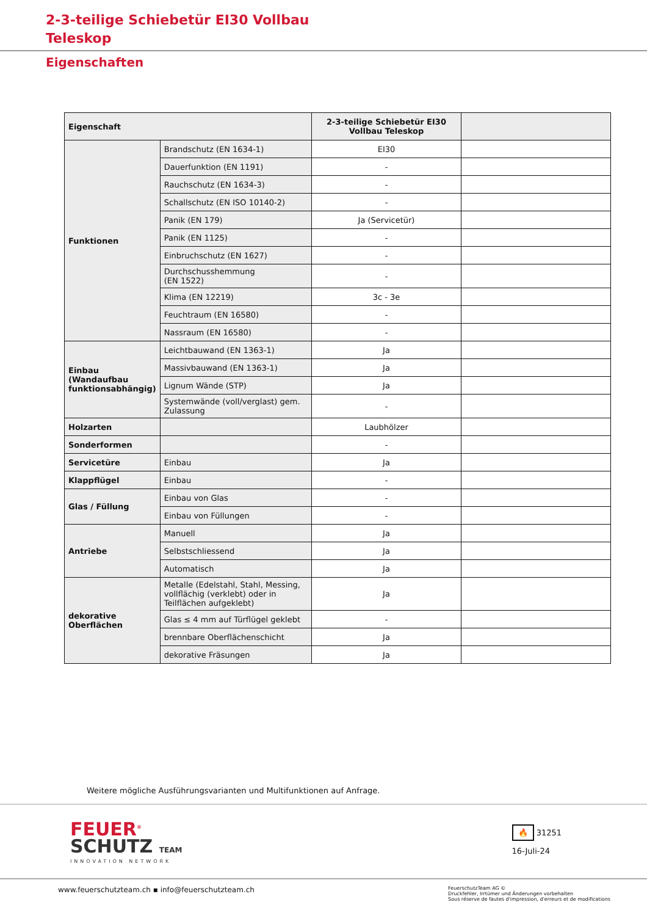2-3-teilige Schiebetür EI30 Vollbau
Teleskop
Eigenschaften
| Eigenschaft | | 2-3-teilige Schiebetür EI30 Vollbau Teleskop | |
| --- | --- | --- | --- |
| Funktionen | Brandschutz (EN 1634-1) | EI30 | |
| | Dauerfunktion (EN 1191) | - | |
| | Rauchschutz (EN 1634-3) | - | |
| | Schallschutz (EN ISO 10140-2) | - | |
| | Panik (EN 179) | Ja (Servicetür) | |
| | Panik (EN 1125) | - | |
| | Einbruchschutz (EN 1627) | - | |
| | Durchschusshemmung (EN 1522) | - | |
| | Klima (EN 12219) | 3c - 3e | |
| | Feuchtraum (EN 16580) | - | |
| | Nassraum (EN 16580) | - | |
| Einbau (Wandaufbau funktionsabhängig) | Leichtbauwand (EN 1363-1) | Ja | |
| | Massivbauwand (EN 1363-1) | Ja | |
| | Lignum Wände (STP) | Ja | |
| | Systemwände (voll/verglast) gem. Zulassung | - | |
| Holzarten | | Laubhölzer | |
| Sonderformen | | - | |
| Servicetüre | Einbau | Ja | |
| Klappflügel | Einbau | - | |
| Glas / Füllung | Einbau von Glas | - | |
| | Einbau von Füllungen | - | |
| Antriebe | Manuell | Ja | |
| | Selbstschliessend | Ja | |
| | Automatisch | Ja | |
| dekorative Oberflächen | Metalle (Edelstahl, Stahl, Messing, vollflächig (verklebt) oder in Teilflächen aufgeklebt) | Ja | |
| | Glas ≤ 4 mm auf Türflügel geklebt | - | |
| | brennbare Oberflächenschicht | Ja | |
| | dekorative Fräsungen | Ja | |
Weitere mögliche Ausführungsvarianten und Multifunktionen auf Anfrage.
FEUER<sup>®</sup>
SCHUTZ TEAM
INNOVATION NETWORK
🔥 31251
16-Juli-24
www.feuerschutzteam.ch ▪ info@feuerschutzteam.ch
FeuerschutzTeam AG ©
Druckfehler, Irrtümer und Änderungen vorbehalten
Sous réserve de fautes d'impression, d'erreurs et de modifications